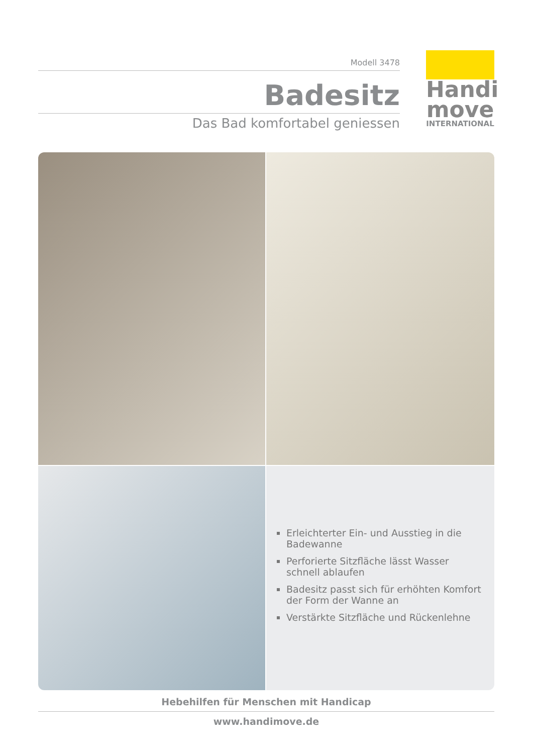Modell 3478
Badesitz
Das Bad komfortabel geniessen
Handi
move
INTERNATIONAL
Erleichterter Ein- und Ausstieg in die Badewanne
Perforierte Sitzfläche lässt Wasser schnell ablaufen
Badesitz passt sich für erhöhten Komfort der Form der Wanne an
Verstärkte Sitzfläche und Rückenlehne
Hebehilfen für Menschen mit Handicap
www.handimove.de